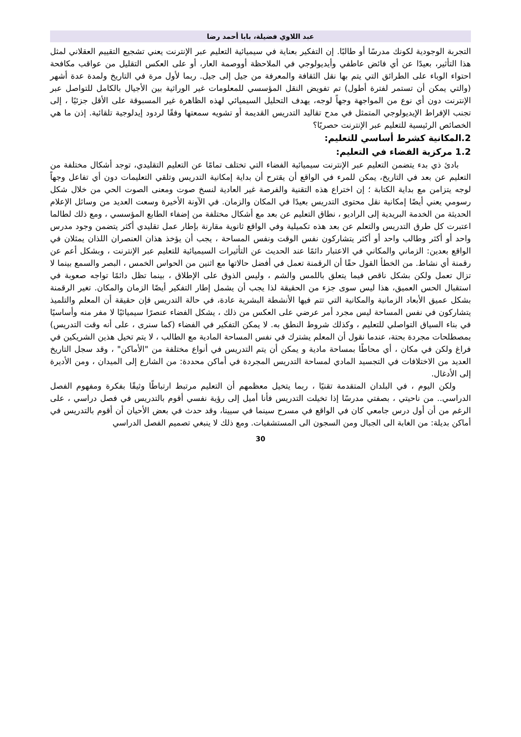عبد اللاوي فضيلة، بابا أحمد رضا
التجربة الوجودية لكونك مدرسًا أو طالبًا. إن التفكير بعناية في سيميائية التعليم عبر الإنترنت يعني تشجيع التقييم العقلاني لمثل هذا التأثير، بعيدًا عن أي فائض عاطفي وأيديولوجي في الملاحظة أووصمة العار، أو على العكس التقليل من عواقب مكافحة احتواء الوباء على الطرائق التي يتم بها نقل الثقافة والمعرفة من جيل إلى جيل. ربما لأول مرة في التاريخ ولمدة عدة أشهر (والتي يمكن أن تستمر لفترة أطول) تم تفويض النقل المؤسسي للمعلومات غير الوراثية بين الأجيال بالكامل للتواصل عبر الإنترنت دون أي نوع من المواجهة وجهاً لوجه، يهدف التحليل السيميائي لهذه الظاهرة غير المسبوقة على الأقل جزئيًا ، إلى تجنب الإفراط الإيديولوجي المتمثل في مدح تقاليد التدريس القديمة أو تشويه سمعتها وفقًا لردود إيدلوجية تلقائية. إذن ما هي الخصائص الرئيسية للتعليم عبر الإنترنت حصريًا؟
2.المكانية كشرط أساسي للتعليم:
1.2 مركزية الفضاء في التعليم:
بادئ ذي بدء يتضمن التعليم عبر الإنترنت سيميائية الفضاء التي تختلف تمامًا عن التعليم التقليدي، توجد أشكال مختلفة من التعليم عن بعد في التاريخ، يمكن للمرء في الواقع أن يقترح أن بداية إمكانية التدريس وتلقي التعليمات دون أي تفاعل وجهاً لوجه يتزامن مع بداية الكتابة ؛ إن اختراع هذه التقنية والفرصة غير العادية لنسخ صوت ومعنى الصوت الحي من خلال شكل رسومي يعني أيضًا إمكانية نقل محتوى التدريس بعيدًا في المكان والزمان. في الآونة الأخيرة وسعت العديد من وسائل الإعلام الحديثة من الخدمة البريدية إلى الراديو ، نطاق التعليم عن بعد مع أشكال مختلفة من إضفاء الطابع المؤسسي ، ومع ذلك لطالما اعتبرت كل طرق التدريس والتعلم عن بعد هذه تكميلية وفي الواقع ثانوية مقارنة بإطار عمل تقليدي أكثر يتضمن وجود مدرس واحد أو أكثر وطالب واحد أو أكثر يتشاركون نفس الوقت ونفس المساحة ، يجب أن يؤخذ هذان العنصران اللذان يمثلان في الواقع بعدين: الزماني والمكاني في الاعتبار دائمًا عند الحديث عن التأثيرات السيميائية للتعليم عبر الإنترنت ، وبشكل أعم عن رقمنة أي نشاط. من الخطأ القول حقًا أن الرقمنة تعمل في أفضل حالاتها مع اثنين من الحواس الخمس ، البصر والسمع بينما لا تزال تعمل ولكن بشكل ناقص فيما يتعلق باللمس والشم ، وليس الذوق على الإطلاق ، بينما تظل دائمًا تواجه صعوبة في استقبال الحس العميق، هذا ليس سوى جزء من الحقيقة لذا يجب أن يشمل إطار التفكير أيضًا الزمان والمكان. تغير الرقمنة بشكل عميق الأبعاد الزمانية والمكانية التي تتم فيها الأنشطة البشرية عادة، في حالة التدريس فإن حقيقة أن المعلم والتلميذ يتشاركون في نفس المساحة ليس مجرد أمر عرضي على العكس من ذلك ، يشكل الفضاء عنصرًا سيميائيًا لا مفر منه وأساسيًا في بناء السياق التواصلي للتعليم ، وكذلك شروط النطق به. لا يمكن التفكير في الفضاء (كما سنرى ، على أنه وقت التدريس) بمصطلحات مجردة بحتة، عندما نقول أن المعلم يشترك في نفس المساحة المادية مع الطالب ، لا يتم تخيل هذين الشريكين في فراغ ولكن في مكان ، أي محاطًا بمساحة مادية و يمكن أن يتم التدريس في أنواع مختلفة من "الأماكن" ، وقد سجل التاريخ العديد من الاختلافات في التجسيد المادي لمساحة التدريس المجردة في أماكن محددة: من الشارع إلى الميدان ، ومن الأديرة إلى الأدغال.
ولكن اليوم ، في البلدان المتقدمة تقنيًا ، ربما يتخيل معظمهم أن التعليم مرتبط ارتباطًا وثيقًا بفكرة ومفهوم الفصل الدراسي.. من ناحيتي ، بصفتي مدرسًا إذا تخيلت التدريس فأنا أميل إلى رؤية نفسي أقوم بالتدريس في فصل دراسي ، على الرغم من أن أول درس جامعي كان في الواقع في مسرح سينما في سيينا، وقد حدث في بعض الأحيان أن أقوم بالتدريس في أماكن بديلة: من الغابة الى الجبال ومن السجون الى المستشفيات. ومع ذلك لا ينبغي تصميم الفصل الدراسي
30